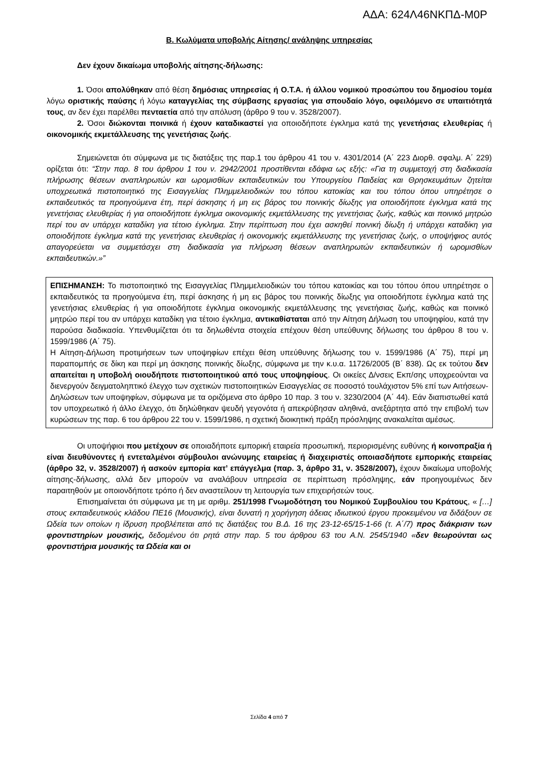ΑΔΑ: 624Λ46ΝΚΠΔ-Μ0Ρ
Β. Κωλύματα υποβολής Αίτησης/ ανάληψης υπηρεσίας
Δεν έχουν δικαίωμα υποβολής αίτησης-δήλωσης:
1. Όσοι απολύθηκαν από θέση δημόσιας υπηρεσίας ή Ο.Τ.Α. ή άλλου νομικού προσώπου του δημοσίου τομέα λόγω οριστικής παύσης ή λόγω καταγγελίας της σύμβασης εργασίας για σπουδαίο λόγο, οφειλόμενο σε υπαιτιότητά τους, αν δεν έχει παρέλθει πενταετία από την απόλυση (άρθρο 9 του ν. 3528/2007).
2. Όσοι διώκονται ποινικά ή έχουν καταδικαστεί για οποιοδήποτε έγκλημα κατά της γενετήσιας ελευθερίας ή οικονομικής εκμετάλλευσης της γενετήσιας ζωής.
Σημειώνεται ότι σύμφωνα με τις διατάξεις της παρ.1 του άρθρου 41 του ν. 4301/2014 (Α΄ 223 Διορθ. σφαλμ. Α΄ 229) ορίζεται ότι: “Στην παρ. 8 του άρθρου 1 του ν. 2942/2001 προστίθενται εδάφια ως εξής: «Για τη συμμετοχή στη διαδικασία πλήρωσης θέσεων αναπληρωτών και ωρομισθίων εκπαιδευτικών του Υπουργείου Παιδείας και Θρησκευμάτων ζητείται υποχρεωτικά πιστοποιητικό της Εισαγγελίας Πλημμελειοδικών του τόπου κατοικίας και του τόπου όπου υπηρέτησε ο εκπαιδευτικός τα προηγούμενα έτη, περί άσκησης ή μη εις βάρος του ποινικής δίωξης για οποιοδήποτε έγκλημα κατά της γενετήσιας ελευθερίας ή για οποιοδήποτε έγκλημα οικονομικής εκμετάλλευσης της γενετήσιας ζωής, καθώς και ποινικό μητρώο περί του αν υπάρχει καταδίκη για τέτοιο έγκλημα. Στην περίπτωση που έχει ασκηθεί ποινική δίωξη ή υπάρχει καταδίκη για οποιοδήποτε έγκλημα κατά της γενετήσιας ελευθερίας ή οικονομικής εκμετάλλευσης της γενετήσιας ζωής, ο υποψήφιος αυτός απαγορεύεται να συμμετάσχει στη διαδικασία για πλήρωση θέσεων αναπληρωτών εκπαιδευτικών ή ωρομισθίων εκπαιδευτικών.»”
ΕΠΙΣΗΜΑΝΣΗ: Το πιστοποιητικό της Εισαγγελίας Πλημμελειοδικών του τόπου κατοικίας και του τόπου όπου υπηρέτησε ο εκπαιδευτικός τα προηγούμενα έτη, περί άσκησης ή μη εις βάρος του ποινικής δίωξης για οποιοδήποτε έγκλημα κατά της γενετήσιας ελευθερίας ή για οποιοδήποτε έγκλημα οικονομικής εκμετάλλευσης της γενετήσιας ζωής, καθώς και ποινικό μητρώο περί του αν υπάρχει καταδίκη για τέτοιο έγκλημα, αντικαθίσταται από την Αίτηση Δήλωση του υποψηφίου, κατά την παρούσα διαδικασία. Υπενθυμίζεται ότι τα δηλωθέντα στοιχεία επέχουν θέση υπεύθυνης δήλωσης του άρθρου 8 του ν. 1599/1986 (Α΄ 75).
Η Αίτηση-Δήλωση προτιμήσεων των υποψηφίων επέχει θέση υπεύθυνης δήλωσης του ν. 1599/1986 (Α΄ 75), περί μη παραπομπής σε δίκη και περί μη άσκησης ποινικής δίωξης, σύμφωνα με την κ.υ.α. 11726/2005 (Β΄ 838). Ως εκ τούτου δεν απαιτείται η υποβολή οιουδήποτε πιστοποιητικού από τους υποψηφίους. Οι οικείες Δ/νσεις Εκπ/σης υποχρεούνται να διενεργούν δειγματοληπτικό έλεγχο των σχετικών πιστοποιητικών Εισαγγελίας σε ποσοστό τουλάχιστον 5% επί των Αιτήσεων-Δηλώσεων των υποψηφίων, σύμφωνα με τα οριζόμενα στο άρθρο 10 παρ. 3 του ν. 3230/2004 (Α΄ 44). Εάν διαπιστωθεί κατά τον υποχρεωτικό ή άλλο έλεγχο, ότι δηλώθηκαν ψευδή γεγονότα ή απεκρύβησαν αληθινά, ανεξάρτητα από την επιβολή των κυρώσεων της παρ. 6 του άρθρου 22 του ν. 1599/1986, η σχετική διοικητική πράξη πρόσληψης ανακαλείται αμέσως.
Οι υποψήφιοι που μετέχουν σε οποιαδήποτε εμπορική εταιρεία προσωπική, περιορισμένης ευθύνης ή κοινοπραξία ή είναι διευθύνοντες ή εντεταλμένοι σύμβουλοι ανώνυμης εταιρείας ή διαχειριστές οποιασδήποτε εμπορικής εταιρείας (άρθρο 32, ν. 3528/2007) ή ασκούν εμπορία κατ’ επάγγελμα (παρ. 3, άρθρο 31, ν. 3528/2007), έχουν δικαίωμα υποβολής αίτησης-δήλωσης, αλλά δεν μπορούν να αναλάβουν υπηρεσία σε περίπτωση πρόσληψης, εάν προηγουμένως δεν παραιτηθούν με οποιονδήποτε τρόπο ή δεν αναστείλουν τη λειτουργία των επιχειρήσεών τους.
Επισημαίνεται ότι σύμφωνα με τη με αριθμ. 251/1998 Γνωμοδότηση του Νομικού Συμβουλίου του Κράτους, « […] στους εκπαιδευτικούς κλάδου ΠΕ16 (Μουσικής), είναι δυνατή η χορήγηση άδειας ιδιωτικού έργου προκειμένου να διδάξουν σε Ωδεία των οποίων η ίδρυση προβλέπεται από τις διατάξεις του Β.Δ. 16 της 23-12-65/15-1-66 (τ. Α΄/7) προς διάκρισιν των φροντιστηρίων μουσικής, δεδομένου ότι ρητά στην παρ. 5 του άρθρου 63 του Α.Ν. 2545/1940 «δεν θεωρούνται ως φροντιστήρια μουσικής τα Ωδεία και οι
Σελίδα 4 από 7